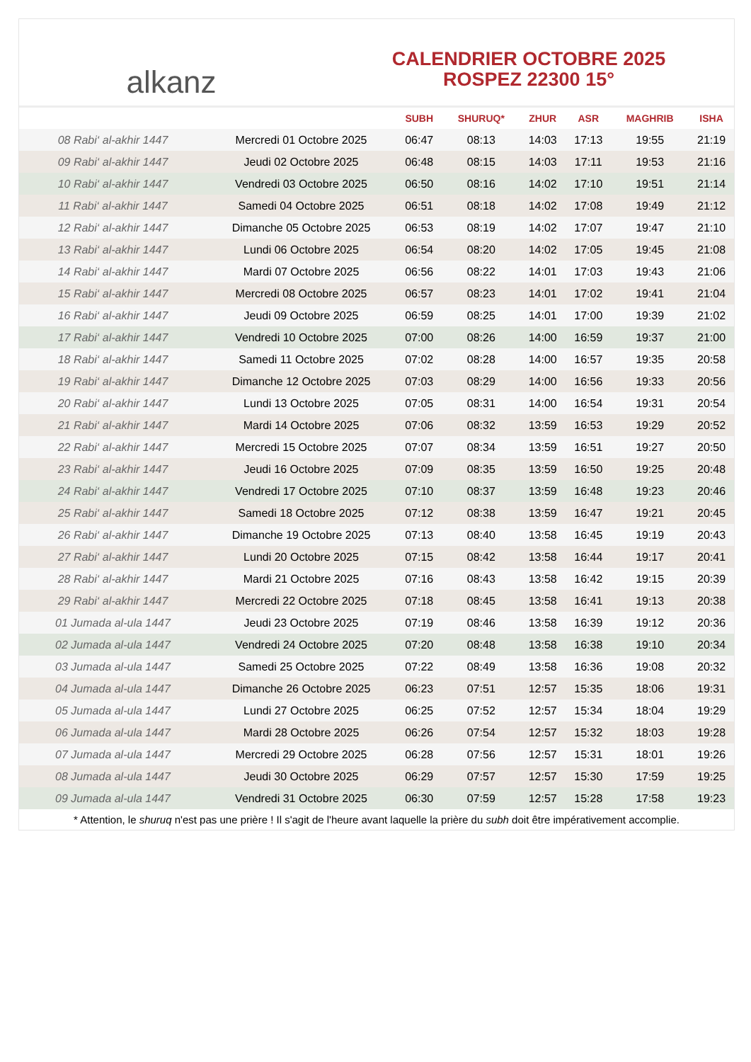alkanz
CALENDRIER OCTOBRE 2025
ROSPEZ 22300 15°
| | | SUBH | SHURUQ* | ZHUR | ASR | MAGHRIB | ISHA |
| --- | --- | --- | --- | --- | --- | --- | --- |
| 08 Rabi‘ al-akhir 1447 | Mercredi 01 Octobre 2025 | 06:47 | 08:13 | 14:03 | 17:13 | 19:55 | 21:19 |
| 09 Rabi‘ al-akhir 1447 | Jeudi 02 Octobre 2025 | 06:48 | 08:15 | 14:03 | 17:11 | 19:53 | 21:16 |
| 10 Rabi‘ al-akhir 1447 | Vendredi 03 Octobre 2025 | 06:50 | 08:16 | 14:02 | 17:10 | 19:51 | 21:14 |
| 11 Rabi‘ al-akhir 1447 | Samedi 04 Octobre 2025 | 06:51 | 08:18 | 14:02 | 17:08 | 19:49 | 21:12 |
| 12 Rabi‘ al-akhir 1447 | Dimanche 05 Octobre 2025 | 06:53 | 08:19 | 14:02 | 17:07 | 19:47 | 21:10 |
| 13 Rabi‘ al-akhir 1447 | Lundi 06 Octobre 2025 | 06:54 | 08:20 | 14:02 | 17:05 | 19:45 | 21:08 |
| 14 Rabi‘ al-akhir 1447 | Mardi 07 Octobre 2025 | 06:56 | 08:22 | 14:01 | 17:03 | 19:43 | 21:06 |
| 15 Rabi‘ al-akhir 1447 | Mercredi 08 Octobre 2025 | 06:57 | 08:23 | 14:01 | 17:02 | 19:41 | 21:04 |
| 16 Rabi‘ al-akhir 1447 | Jeudi 09 Octobre 2025 | 06:59 | 08:25 | 14:01 | 17:00 | 19:39 | 21:02 |
| 17 Rabi‘ al-akhir 1447 | Vendredi 10 Octobre 2025 | 07:00 | 08:26 | 14:00 | 16:59 | 19:37 | 21:00 |
| 18 Rabi‘ al-akhir 1447 | Samedi 11 Octobre 2025 | 07:02 | 08:28 | 14:00 | 16:57 | 19:35 | 20:58 |
| 19 Rabi‘ al-akhir 1447 | Dimanche 12 Octobre 2025 | 07:03 | 08:29 | 14:00 | 16:56 | 19:33 | 20:56 |
| 20 Rabi‘ al-akhir 1447 | Lundi 13 Octobre 2025 | 07:05 | 08:31 | 14:00 | 16:54 | 19:31 | 20:54 |
| 21 Rabi‘ al-akhir 1447 | Mardi 14 Octobre 2025 | 07:06 | 08:32 | 13:59 | 16:53 | 19:29 | 20:52 |
| 22 Rabi‘ al-akhir 1447 | Mercredi 15 Octobre 2025 | 07:07 | 08:34 | 13:59 | 16:51 | 19:27 | 20:50 |
| 23 Rabi‘ al-akhir 1447 | Jeudi 16 Octobre 2025 | 07:09 | 08:35 | 13:59 | 16:50 | 19:25 | 20:48 |
| 24 Rabi‘ al-akhir 1447 | Vendredi 17 Octobre 2025 | 07:10 | 08:37 | 13:59 | 16:48 | 19:23 | 20:46 |
| 25 Rabi‘ al-akhir 1447 | Samedi 18 Octobre 2025 | 07:12 | 08:38 | 13:59 | 16:47 | 19:21 | 20:45 |
| 26 Rabi‘ al-akhir 1447 | Dimanche 19 Octobre 2025 | 07:13 | 08:40 | 13:58 | 16:45 | 19:19 | 20:43 |
| 27 Rabi‘ al-akhir 1447 | Lundi 20 Octobre 2025 | 07:15 | 08:42 | 13:58 | 16:44 | 19:17 | 20:41 |
| 28 Rabi‘ al-akhir 1447 | Mardi 21 Octobre 2025 | 07:16 | 08:43 | 13:58 | 16:42 | 19:15 | 20:39 |
| 29 Rabi‘ al-akhir 1447 | Mercredi 22 Octobre 2025 | 07:18 | 08:45 | 13:58 | 16:41 | 19:13 | 20:38 |
| 01 Jumada al-ula 1447 | Jeudi 23 Octobre 2025 | 07:19 | 08:46 | 13:58 | 16:39 | 19:12 | 20:36 |
| 02 Jumada al-ula 1447 | Vendredi 24 Octobre 2025 | 07:20 | 08:48 | 13:58 | 16:38 | 19:10 | 20:34 |
| 03 Jumada al-ula 1447 | Samedi 25 Octobre 2025 | 07:22 | 08:49 | 13:58 | 16:36 | 19:08 | 20:32 |
| 04 Jumada al-ula 1447 | Dimanche 26 Octobre 2025 | 06:23 | 07:51 | 12:57 | 15:35 | 18:06 | 19:31 |
| 05 Jumada al-ula 1447 | Lundi 27 Octobre 2025 | 06:25 | 07:52 | 12:57 | 15:34 | 18:04 | 19:29 |
| 06 Jumada al-ula 1447 | Mardi 28 Octobre 2025 | 06:26 | 07:54 | 12:57 | 15:32 | 18:03 | 19:28 |
| 07 Jumada al-ula 1447 | Mercredi 29 Octobre 2025 | 06:28 | 07:56 | 12:57 | 15:31 | 18:01 | 19:26 |
| 08 Jumada al-ula 1447 | Jeudi 30 Octobre 2025 | 06:29 | 07:57 | 12:57 | 15:30 | 17:59 | 19:25 |
| 09 Jumada al-ula 1447 | Vendredi 31 Octobre 2025 | 06:30 | 07:59 | 12:57 | 15:28 | 17:58 | 19:23 |
* Attention, le shuruq n'est pas une prière ! Il s'agit de l'heure avant laquelle la prière du subh doit être impérativement accomplie.